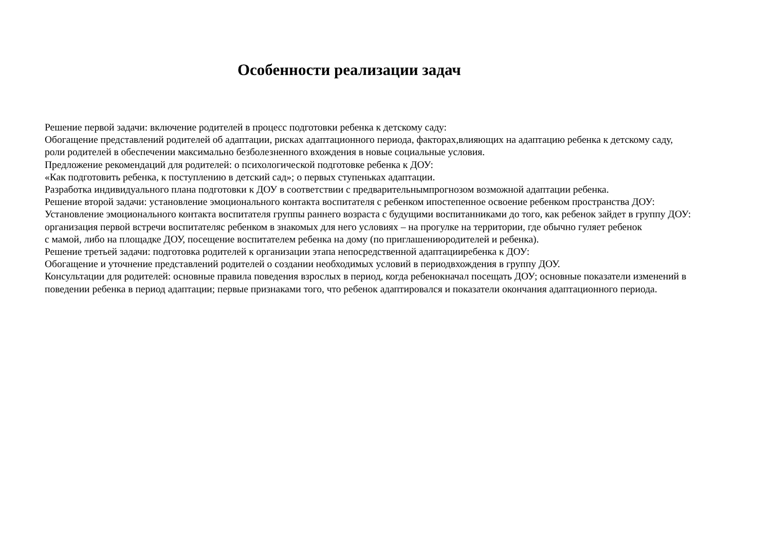Особенности реализации задач
Решение первой задачи: включение родителей в процесс подготовки ребенка к детскому саду:
Обогащение представлений родителей об адаптации, рисках адаптационного периода, факторах,влияющих на адаптацию ребенка к детскому саду,
роли родителей в обеспечении максимально безболезненного вхождения в новые социальные условия.
Предложение рекомендаций для родителей: о психологической подготовке ребенка к ДОУ:
«Как подготовить ребенка, к поступлению в детский сад»; о первых ступеньках адаптации.
Разработка индивидуального плана подготовки к ДОУ в соответствии с предварительнымпрогнозом возможной адаптации ребенка.
Решение второй задачи: установление эмоционального контакта воспитателя с ребенком ипостепенное освоение ребенком пространства ДОУ:
Установление эмоционального контакта воспитателя группы раннего возраста с будущими воспитанниками до того, как ребенок зайдет в группу ДОУ:
организация первой встречи воспитателяс ребенком в знакомых для него условиях – на прогулке на территории, где обычно гуляет ребенок
с мамой, либо на площадке ДОУ, посещение воспитателем ребенка на дому (по приглашениюродителей и ребенка).
Решение третьей задачи: подготовка родителей к организации этапа непосредственной адаптацииребенка к ДОУ:
Обогащение и уточнение представлений родителей о создании необходимых условий в периодвхождения в группу ДОУ.
Консультации для родителей: основные правила поведения взрослых в период, когда ребенокначал посещать ДОУ; основные показатели изменений в
поведении ребенка в период адаптации; первые признаками того, что ребенок адаптировался и показатели окончания адаптационного периода.